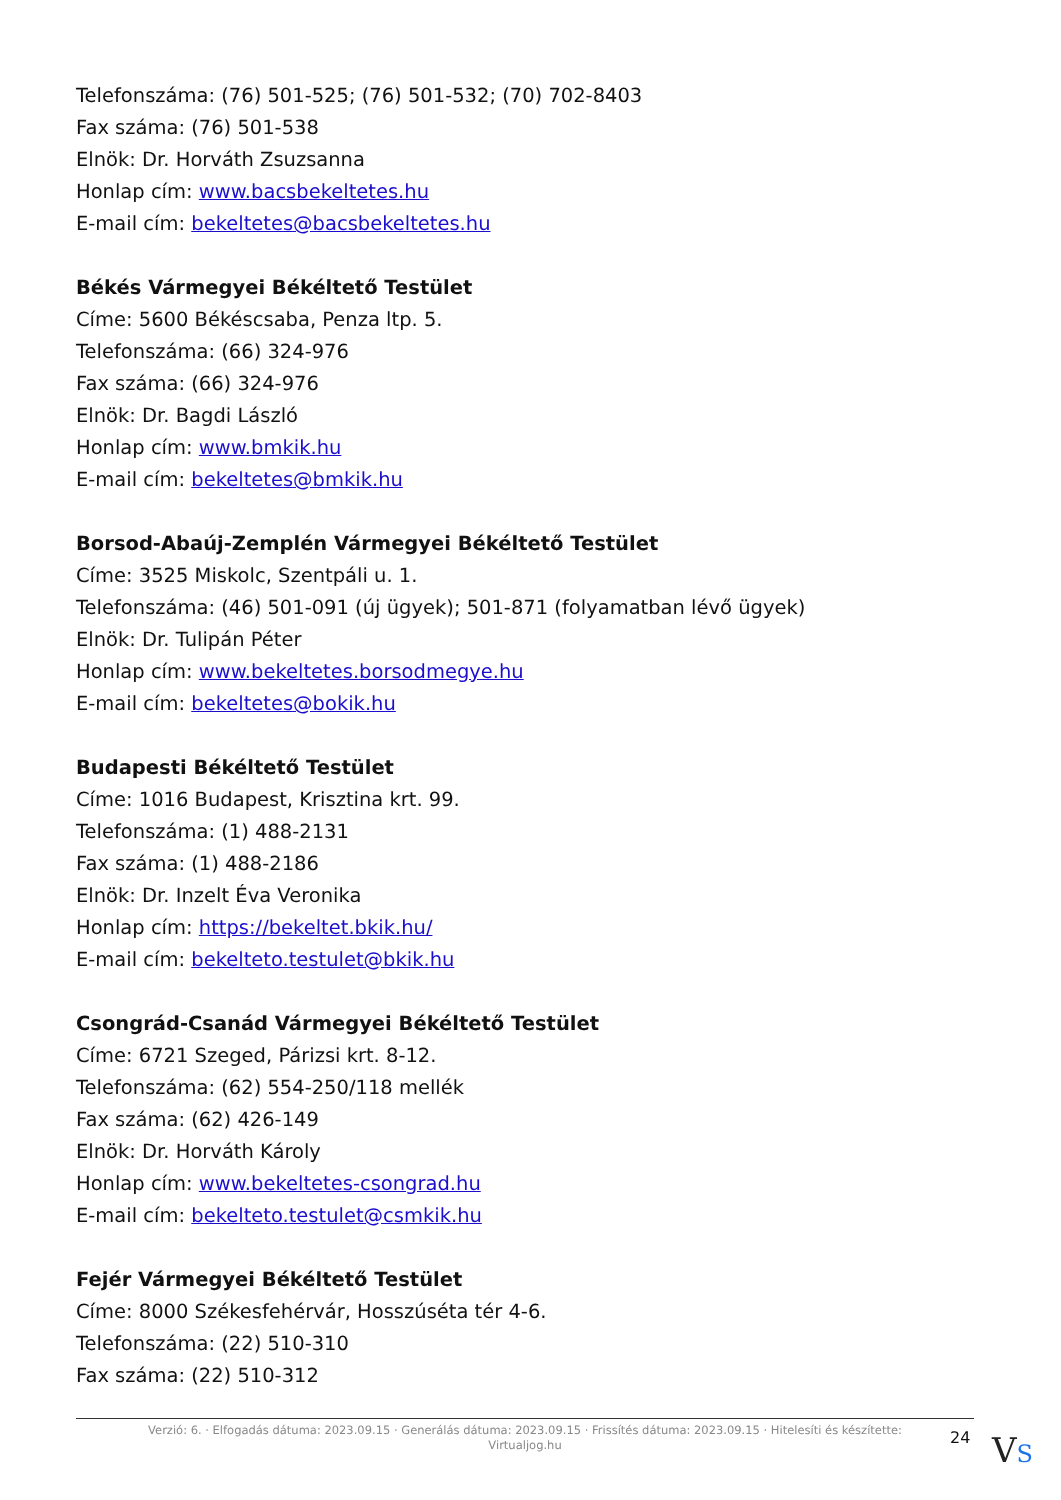Telefonszáma: (76) 501-525; (76) 501-532; (70) 702-8403
Fax száma: (76) 501-538
Elnök: Dr. Horváth Zsuzsanna
Honlap cím: www.bacsbekeltetes.hu
E-mail cím: bekeltetes@bacsbekeltetes.hu
Békés Vármegyei Békéltető Testület
Címe: 5600 Békéscsaba, Penza ltp. 5.
Telefonszáma: (66) 324-976
Fax száma: (66) 324-976
Elnök: Dr. Bagdi László
Honlap cím: www.bmkik.hu
E-mail cím: bekeltetes@bmkik.hu
Borsod-Abaúj-Zemplén Vármegyei Békéltető Testület
Címe: 3525 Miskolc, Szentpáli u. 1.
Telefonszáma: (46) 501-091 (új ügyek); 501-871 (folyamatban lévő ügyek)
Elnök: Dr. Tulipán Péter
Honlap cím: www.bekeltetes.borsodmegye.hu
E-mail cím: bekeltetes@bokik.hu
Budapesti Békéltető Testület
Címe: 1016 Budapest, Krisztina krt. 99.
Telefonszáma: (1) 488-2131
Fax száma: (1) 488-2186
Elnök: Dr. Inzelt Éva Veronika
Honlap cím: https://bekeltet.bkik.hu/
E-mail cím: bekelteto.testulet@bkik.hu
Csongrád-Csanád Vármegyei Békéltető Testület
Címe: 6721 Szeged, Párizsi krt. 8-12.
Telefonszáma: (62) 554-250/118 mellék
Fax száma: (62) 426-149
Elnök: Dr. Horváth Károly
Honlap cím: www.bekeltetes-csongrad.hu
E-mail cím: bekelteto.testulet@csmkik.hu
Fejér Vármegyei Békéltető Testület
Címe: 8000 Székesfehérvár, Hosszúséta tér 4-6.
Telefonszáma: (22) 510-310
Fax száma: (22) 510-312
Verzió: 6. · Elfogadás dátuma: 2023.09.15 · Generálás dátuma: 2023.09.15 · Frissítés dátuma: 2023.09.15 · Hitelesíti és készítette:
Virtualjog.hu
24 VS